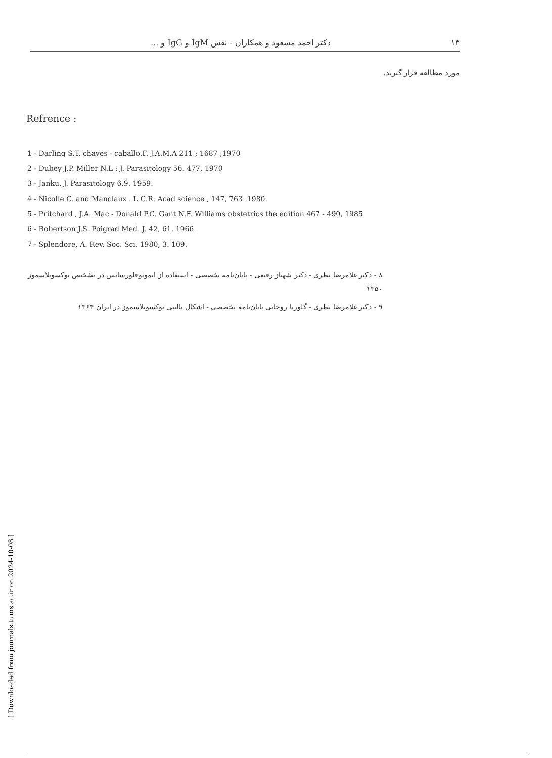۱۳ دکتر احمد مسعود و همکاران - نقش IgM و IgG و ...
مورد مطالعه قرار گیرند.
Refrence :
1 - Darling S.T. chaves - caballo.F. J.A.M.A 211 ; 1687 ;1970
2 - Dubey J,P. Miller N.L : J. Parasitology 56. 477, 1970
3 - Janku. J. Parasitology 6.9. 1959.
4 - Nicolle C. and Manclaux . L C.R. Acad science , 147, 763. 1980.
5 - Pritchard , J.A. Mac - Donald P.C. Gant N.F. Williams obstetrics the edition 467 - 490, 1985
6 - Robertson J.S. Poigrad Med. J. 42, 61, 1966.
7 - Splendore, A. Rev. Soc. Sci. 1980, 3. 109.
۸ - دکتر غلامرضا نظری - دکتر شهناز رفیعی - پایان‌نامه تخصصی - استفاده از ایمونوفلورسانس در تشخیص توکسوپلاسموز ۱۳۵۰
۹ - دکتر غلامرضا نظری - گلوریا روحانی پایان‌نامه تخصصی - اشکال بالینی توکسوپلاسموز در ایران ۱۳۶۴
[ Downloaded from journals.tums.ac.ir on 2024-10-08 ]